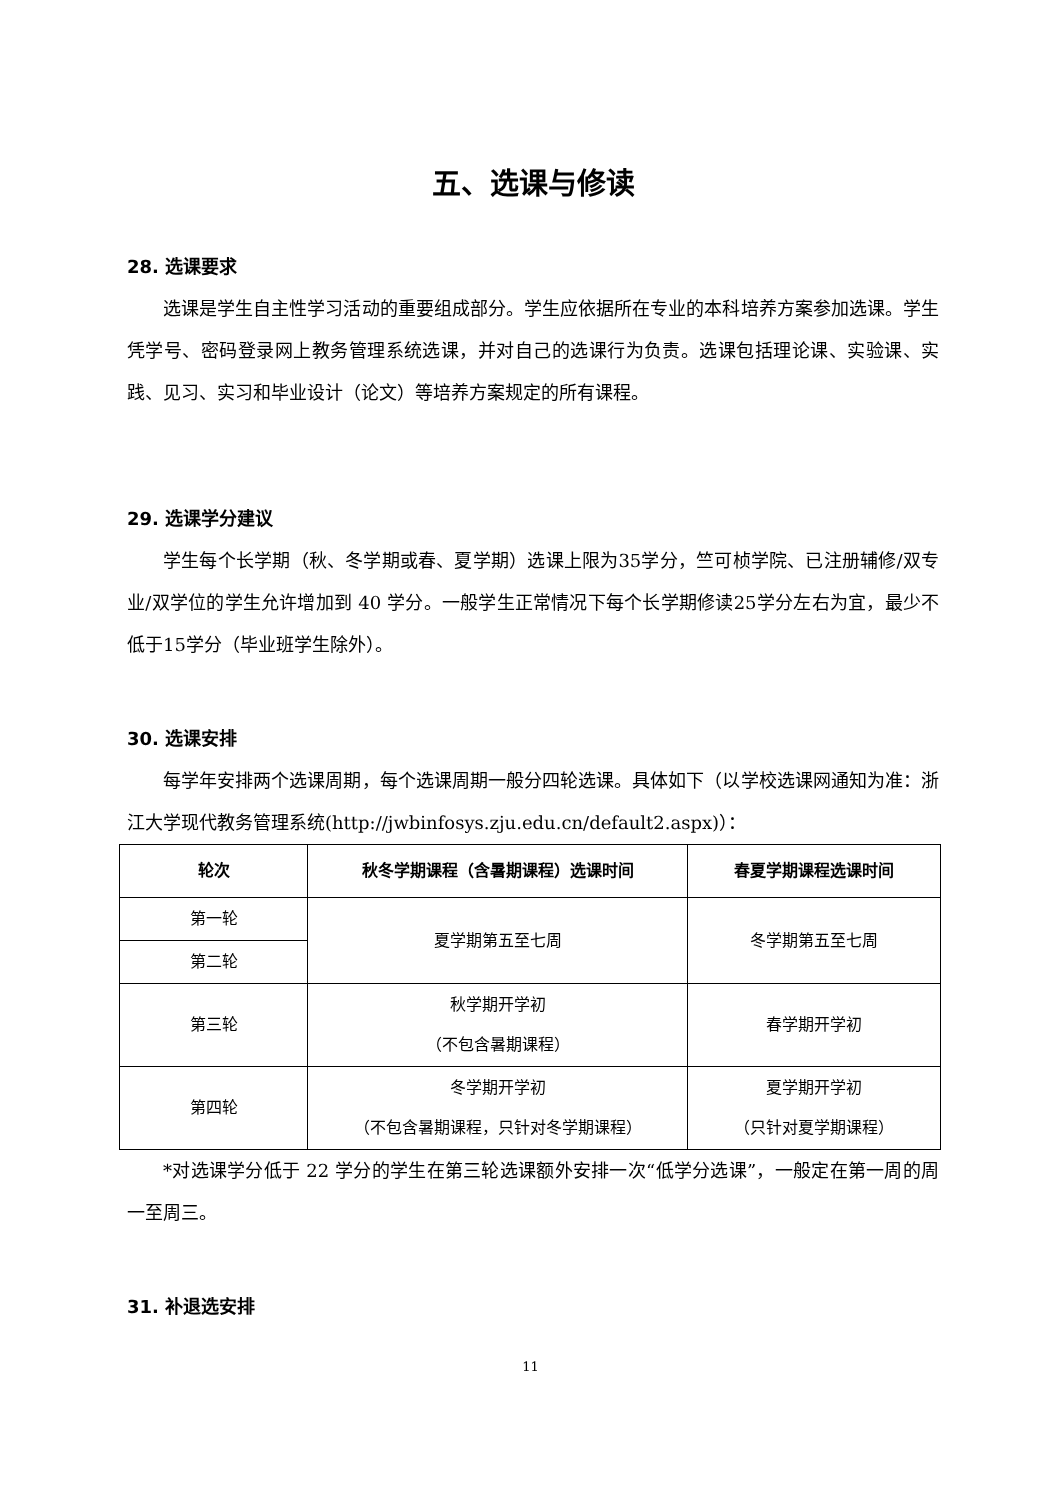五、选课与修读
28. 选课要求
选课是学生自主性学习活动的重要组成部分。学生应依据所在专业的本科培养方案参加选课。学生凭学号、密码登录网上教务管理系统选课，并对自己的选课行为负责。选课包括理论课、实验课、实践、见习、实习和毕业设计（论文）等培养方案规定的所有课程。
29. 选课学分建议
学生每个长学期（秋、冬学期或春、夏学期）选课上限为35学分，竺可桢学院、已注册辅修/双专业/双学位的学生允许增加到 40 学分。一般学生正常情况下每个长学期修读25学分左右为宜，最少不低于15学分（毕业班学生除外）。
30. 选课安排
每学年安排两个选课周期，每个选课周期一般分四轮选课。具体如下（以学校选课网通知为准：浙江大学现代教务管理系统(http://jwbinfosys.zju.edu.cn/default2.aspx)）：
| 轮次 | 秋冬学期课程（含暑期课程）选课时间 | 春夏学期课程选课时间 |
| --- | --- | --- |
| 第一轮 | 夏学期第五至七周 | 冬学期第五至七周 |
| 第二轮 | | |
| 第三轮 | 秋学期开学初 （不包含暑期课程） | 春学期开学初 |
| 第四轮 | 冬学期开学初 （不包含暑期课程，只针对冬学期课程） | 夏学期开学初 （只针对夏学期课程） |
*对选课学分低于 22 学分的学生在第三轮选课额外安排一次“低学分选课”，一般定在第一周的周一至周三。
31. 补退选安排
11